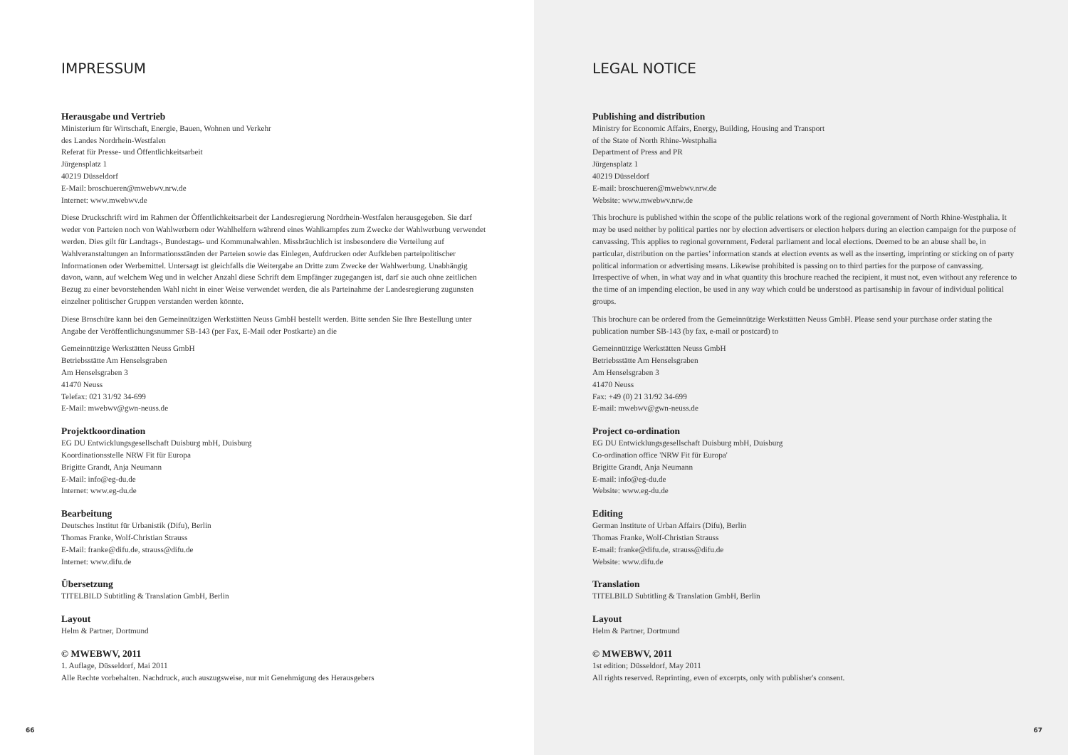IMPRESSUM
Herausgabe und Vertrieb
Ministerium für Wirtschaft, Energie, Bauen, Wohnen und Verkehr
des Landes Nordrhein-Westfalen
Referat für Presse- und Öffentlichkeitsarbeit
Jürgensplatz 1
40219 Düsseldorf
E-Mail: broschueren@mwebwv.nrw.de
Internet: www.mwebwv.de
Diese Druckschrift wird im Rahmen der Öffentlichkeitsarbeit der Landesregierung Nordrhein-Westfalen herausgegeben. Sie darf weder von Parteien noch von Wahlwerbern oder Wahlhelfern während eines Wahlkampfes zum Zwecke der Wahlwerbung verwendet werden. Dies gilt für Landtags-, Bundestags- und Kommunalwahlen. Missbräuchlich ist insbesondere die Verteilung auf Wahlveranstaltungen an Informationsständen der Parteien sowie das Einlegen, Aufdrucken oder Aufkleben parteipolitischer Informationen oder Werbemittel. Untersagt ist gleichfalls die Weitergabe an Dritte zum Zwecke der Wahlwerbung. Unabhängig davon, wann, auf welchem Weg und in welcher Anzahl diese Schrift dem Empfänger zugegangen ist, darf sie auch ohne zeitlichen Bezug zu einer bevorstehenden Wahl nicht in einer Weise verwendet werden, die als Parteinahme der Landesregierung zugunsten einzelner politischer Gruppen verstanden werden könnte.
Diese Broschüre kann bei den Gemeinnützigen Werkstätten Neuss GmbH bestellt werden. Bitte senden Sie Ihre Bestellung unter Angabe der Veröffentlichungsnummer SB-143 (per Fax, E-Mail oder Postkarte) an die
Gemeinnützige Werkstätten Neuss GmbH
Betriebsstätte Am Henselsgraben
Am Henselsgraben 3
41470 Neuss
Telefax: 021 31/92 34-699
E-Mail: mwebwv@gwn-neuss.de
Projektkoordination
EG DU Entwicklungsgesellschaft Duisburg mbH, Duisburg
Koordinationsstelle NRW Fit für Europa
Brigitte Grandt, Anja Neumann
E-Mail: info@eg-du.de
Internet: www.eg-du.de
Bearbeitung
Deutsches Institut für Urbanistik (Difu), Berlin
Thomas Franke, Wolf-Christian Strauss
E-Mail: franke@difu.de, strauss@difu.de
Internet: www.difu.de
Übersetzung
TITELBILD Subtitling & Translation GmbH, Berlin
Layout
Helm & Partner, Dortmund
© MWEBWV, 2011
1. Auflage, Düsseldorf, Mai 2011
Alle Rechte vorbehalten. Nachdruck, auch auszugsweise, nur mit Genehmigung des Herausgebers
66
LEGAL NOTICE
Publishing and distribution
Ministry for Economic Affairs, Energy, Building, Housing and Transport
of the State of North Rhine-Westphalia
Department of Press and PR
Jürgensplatz 1
40219 Düsseldorf
E-mail: broschueren@mwebwv.nrw.de
Website: www.mwebwv.nrw.de
This brochure is published within the scope of the public relations work of the regional government of North Rhine-Westphalia. It may be used neither by political parties nor by election advertisers or election helpers during an election campaign for the purpose of canvassing. This applies to regional government, Federal parliament and local elections. Deemed to be an abuse shall be, in particular, distribution on the parties’ information stands at election events as well as the inserting, imprinting or sticking on of party political information or advertising means. Likewise prohibited is passing on to third parties for the purpose of canvassing. Irrespective of when, in what way and in what quantity this brochure reached the recipient, it must not, even without any reference to the time of an impending election, be used in any way which could be understood as partisanship in favour of individual political groups.
This brochure can be ordered from the Gemeinnützige Werkstätten Neuss GmbH. Please send your purchase order stating the publication number SB-143 (by fax, e-mail or postcard) to
Gemeinnützige Werkstätten Neuss GmbH
Betriebsstätte Am Henselsgraben
Am Henselsgraben 3
41470 Neuss
Fax: +49 (0) 21 31/92 34-699
E-mail: mwebwv@gwn-neuss.de
Project co-ordination
EG DU Entwicklungsgesellschaft Duisburg mbH, Duisburg
Co-ordination office 'NRW Fit für Europa'
Brigitte Grandt, Anja Neumann
E-mail: info@eg-du.de
Website: www.eg-du.de
Editing
German Institute of Urban Affairs (Difu), Berlin
Thomas Franke, Wolf-Christian Strauss
E-mail: franke@difu.de, strauss@difu.de
Website: www.difu.de
Translation
TITELBILD Subtitling & Translation GmbH, Berlin
Layout
Helm & Partner, Dortmund
© MWEBWV, 2011
1st edition; Düsseldorf, May 2011
All rights reserved. Reprinting, even of excerpts, only with publisher's consent.
67